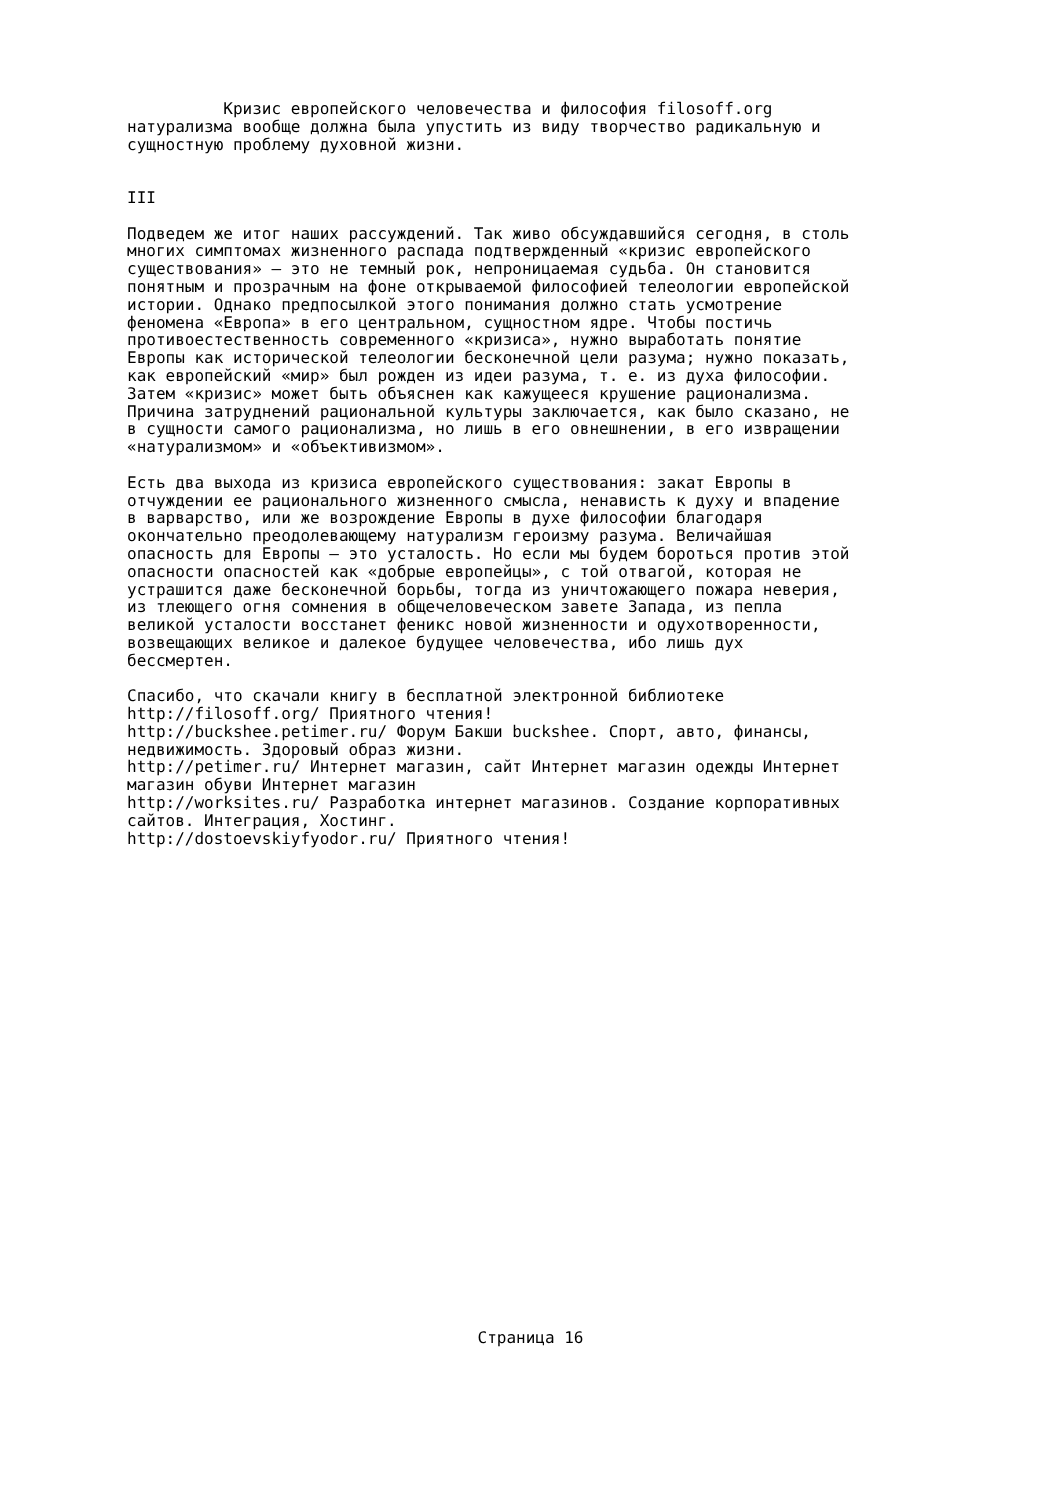Кризис европейского человечества и философия filosoff.org натурализма вообще должна была упустить из виду творчество радикальную и сущностную проблему духовной жизни. III Подведем же итог наших рассуждений. Так живо обсуждавшийся сегодня, в столь многих симптомах жизненного распада подтвержденный «кризис европейского существования» — это не темный рок, непроницаемая судьба. Он становится понятным и прозрачным на фоне открываемой философией телеологии европейской истории. Однако предпосылкой этого понимания должно стать усмотрение феномена «Европа» в его центральном, сущностном ядре. Чтобы постичь противоестественность современного «кризиса», нужно выработать понятие Европы как исторической телеологии бесконечной цели разума; нужно показать, как европейский «мир» был рожден из идеи разума, т. е. из духа философии. Затем «кризис» может быть объяснен как кажущееся крушение рационализма. Причина затруднений рациональной культуры заключается, как было сказано, не в сущности самого рационализма, но лишь в его овнешнении, в его извращении «натурализмом» и «объективизмом». Есть два выхода из кризиса европейского существования: закат Европы в отчуждении ее рационального жизненного смысла, ненависть к духу и впадение в варварство, или же возрождение Европы в духе философии благодаря окончательно преодолевающему натурализм героизму разума. Величайшая опасность для Европы — это усталость. Но если мы будем бороться против этой опасности опасностей как «добрые европейцы», с той отвагой, которая не устрашится даже бесконечной борьбы, тогда из уничтожающего пожара неверия, из тлеющего огня сомнения в общечеловеческом завете Запада, из пепла великой усталости восстанет феникс новой жизненности и одухотворенности, возвещающих великое и далекое будущее человечества, ибо лишь дух бессмертен. Спасибо, что скачали книгу в бесплатной электронной библиотеке http://filosoff.org/ Приятного чтения! http://buckshee.petimer.ru/ Форум Бакши buckshee. Спорт, авто, финансы, недвижимость. Здоровый образ жизни. http://petimer.ru/ Интернет магазин, сайт Интернет магазин одежды Интернет магазин обуви Интернет магазин http://worksites.ru/ Разработка интернет магазинов. Создание корпоративных сайтов. Интеграция, Хостинг. http://dostoevskiyfyodor.ru/ Приятного чтения!
Страница 16